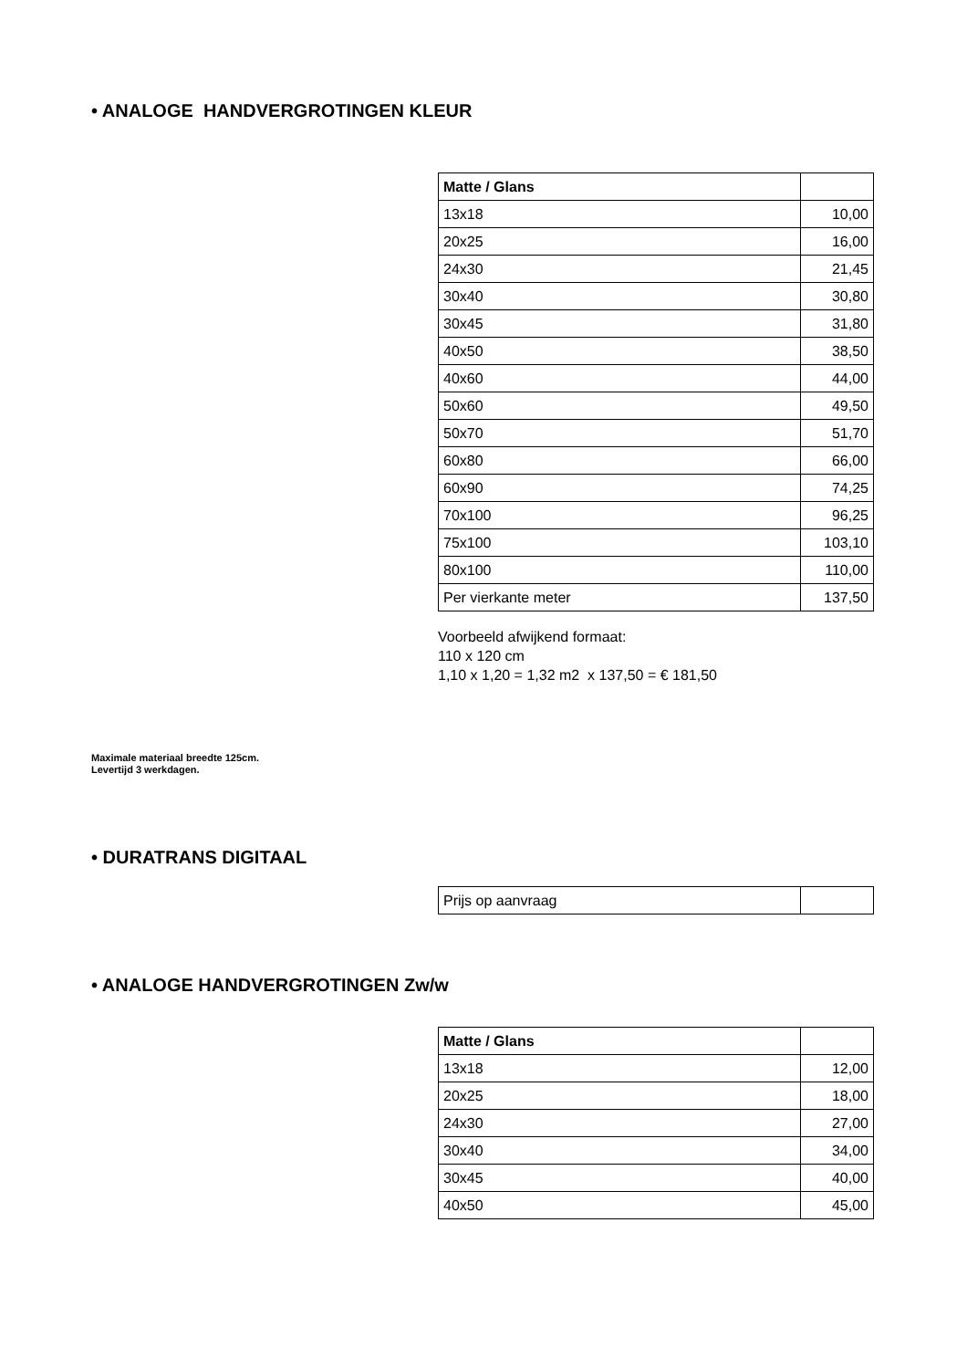• ANALOGE HANDVERGROTINGEN KLEUR
| Matte / Glans | |
| 13x18 | 10,00 |
| 20x25 | 16,00 |
| 24x30 | 21,45 |
| 30x40 | 30,80 |
| 30x45 | 31,80 |
| 40x50 | 38,50 |
| 40x60 | 44,00 |
| 50x60 | 49,50 |
| 50x70 | 51,70 |
| 60x80 | 66,00 |
| 60x90 | 74,25 |
| 70x100 | 96,25 |
| 75x100 | 103,10 |
| 80x100 | 110,00 |
| Per vierkante meter | 137,50 |
Voorbeeld afwijkend formaat:
110 x 120 cm
1,10 x 1,20 = 1,32 m2 x 137,50 = € 181,50
Maximale materiaal breedte 125cm.
Levertijd 3 werkdagen.
• DURATRANS DIGITAAL
| Prijs op aanvraag | |
• ANALOGE HANDVERGROTINGEN Zw/w
| Matte / Glans | |
| 13x18 | 12,00 |
| 20x25 | 18,00 |
| 24x30 | 27,00 |
| 30x40 | 34,00 |
| 30x45 | 40,00 |
| 40x50 | 45,00 |